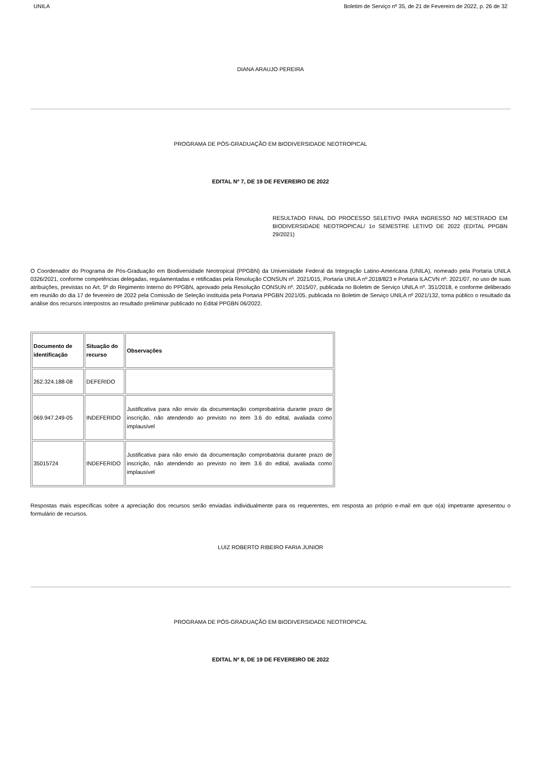UNILA Boletim de Serviço nº 35, de 21 de Fevereiro de 2022, p. 26 de 32
DIANA ARAUJO PEREIRA
PROGRAMA DE PÓS-GRADUAÇÃO EM BIODIVERSIDADE NEOTROPICAL
EDITAL Nº 7, DE 19 DE FEVEREIRO DE 2022
RESULTADO FINAL DO PROCESSO SELETIVO PARA INGRESSO NO MESTRADO EM BIODIVERSIDADE NEOTROPICAL/ 1o SEMESTRE LETIVO DE 2022 (EDITAL PPGBN 29/2021)
O Coordenador do Programa de Pós-Graduação em Biodiversidade Neotropical (PPGBN) da Universidade Federal da Integração Latino-Americana (UNILA), nomeado pela Portaria UNILA 0326/2021, conforme competências delegadas, regulamentadas e retificadas pela Resolução CONSUN nº. 2021/015, Portaria UNILA nº.2018/823 e Portaria ILACVN nº. 2021/07, no uso de suas atribuições, previstas no Art. 5º do Regimento Interno do PPGBN, aprovado pela Resolução CONSUN nº. 2015/07, publicada no Boletim de Serviço UNILA nº. 351/2018, e conforme deliberado em reunião do dia 17 de fevereiro de 2022 pela Comissão de Seleção instituída pela Portaria PPGBN 2021/05, publicada no Boletim de Serviço UNILA nº 2021/132, torna público o resultado da análise dos recursos interpostos ao resultado preliminar publicado no Edital PPGBN 06/2022.
| Documento de identificação | Situação do recurso | Observações |
| 262.324.188-08 | DEFERIDO | |
| 069.947.249-05 | INDEFERIDO | Justificativa para não envio da documentação comprobatória durante prazo de inscrição, não atendendo ao previsto no item 3.6 do edital, avaliada como implausível |
| 35015724 | INDEFERIDO | Justificativa para não envio da documentação comprobatória durante prazo de inscrição, não atendendo ao previsto no item 3.6 do edital, avaliada como implausível |
Respostas mais específicas sobre a apreciação dos recursos serão enviadas individualmente para os requerentes, em resposta ao próprio e-mail em que o(a) impetrante apresentou o formulário de recursos.
LUIZ ROBERTO RIBEIRO FARIA JUNIOR
PROGRAMA DE PÓS-GRADUAÇÃO EM BIODIVERSIDADE NEOTROPICAL
EDITAL Nº 8, DE 19 DE FEVEREIRO DE 2022